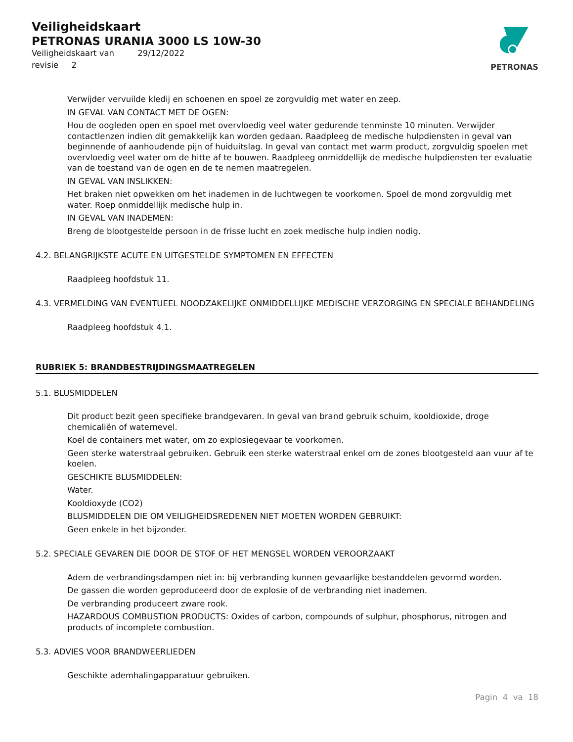PETRONAS
Veiligheidskaart
PETRONAS URANIA 3000 LS 10W-30
Veiligheidskaart van 29/12/2022
revisie 2
Verwijder vervuilde kledij en schoenen en spoel ze zorgvuldig met water en zeep.
IN GEVAL VAN CONTACT MET DE OGEN:
Hou de oogleden open en spoel met overvloedig veel water gedurende tenminste 10 minuten. Verwijder contactlenzen indien dit gemakkelijk kan worden gedaan. Raadpleeg de medische hulpdiensten in geval van beginnende of aanhoudende pijn of huiduitslag. In geval van contact met warm product, zorgvuldig spoelen met overvloedig veel water om de hitte af te bouwen. Raadpleeg onmiddellijk de medische hulpdiensten ter evaluatie van de toestand van de ogen en de te nemen maatregelen.
IN GEVAL VAN INSLIKKEN:
Het braken niet opwekken om het inademen in de luchtwegen te voorkomen. Spoel de mond zorgvuldig met water. Roep onmiddellijk medische hulp in.
IN GEVAL VAN INADEMEN:
Breng de blootgestelde persoon in de frisse lucht en zoek medische hulp indien nodig.
4.2. BELANGRIJKSTE ACUTE EN UITGESTELDE SYMPTOMEN EN EFFECTEN
Raadpleeg hoofdstuk 11.
4.3. VERMELDING VAN EVENTUEEL NOODZAKELIJKE ONMIDDELLIJKE MEDISCHE VERZORGING EN SPECIALE BEHANDELING
Raadpleeg hoofdstuk 4.1.
RUBRIEK 5: BRANDBESTRIJDINGSMAATREGELEN
5.1. BLUSMIDDELEN
Dit product bezit geen specifieke brandgevaren. In geval van brand gebruik schuim, kooldioxide, droge chemicaliën of waternevel.
Koel de containers met water, om zo explosiegevaar te voorkomen.
Geen sterke waterstraal gebruiken. Gebruik een sterke waterstraal enkel om de zones blootgesteld aan vuur af te koelen.
GESCHIKTE BLUSMIDDELEN:
Water.
Kooldioxyde (CO2)
BLUSMIDDELEN DIE OM VEILIGHEIDSREDENEN NIET MOETEN WORDEN GEBRUIKT:
Geen enkele in het bijzonder.
5.2. SPECIALE GEVAREN DIE DOOR DE STOF OF HET MENGSEL WORDEN VEROORZAAKT
Adem de verbrandingsdampen niet in: bij verbranding kunnen gevaarlijke bestanddelen gevormd worden.
De gassen die worden geproduceerd door de explosie of de verbranding niet inademen.
De verbranding produceert zware rook.
HAZARDOUS COMBUSTION PRODUCTS: Oxides of carbon, compounds of sulphur, phosphorus, nitrogen and products of incomplete combustion.
5.3. ADVIES VOOR BRANDWEERLIEDEN
Geschikte ademhalingapparatuur gebruiken.
Pagin 4 va 18